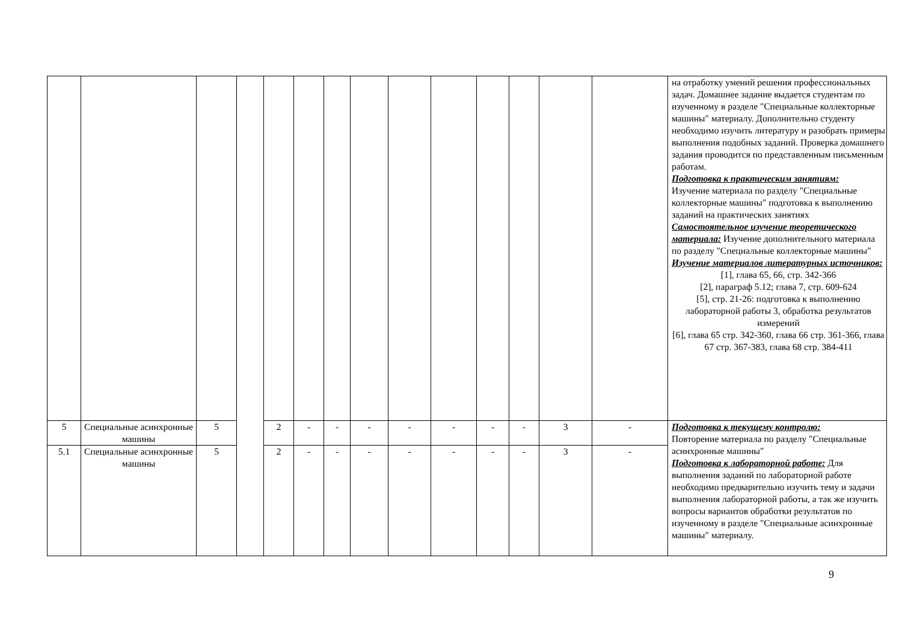| | | | | | | | | | | | | | | на отработку умений решения профессиональных задач. Домашнее задание выдается студентам по изученному в разделе "Специальные коллекторные машины" материалу. Дополнительно студенту необходимо изучить литературу и разобрать примеры выполнения подобных заданий. Проверка домашнего задания проводится по представленным письменным работам. Подготовка к практическим занятиям: Изучение материала по разделу "Специальные коллекторные машины" подготовка к выполнению заданий на практических занятиях Самостоятельное изучение теоретического материала: Изучение дополнительного материала по разделу "Специальные коллекторные машины" Изучение материалов литературных источников: [1], глава 65, 66, стр. 342-366 [2], параграф 5.12; глава 7, стр. 609-624 [5], стр. 21-26: подготовка к выполнению лабораторной работы 3, обработка результатов измерений [6], глава 65 стр. 342-360, глава 66 стр. 361-366, глава 67 стр. 367-383, глава 68 стр. 384-411 |
| 5 | Специальные асинхронные машины | 5 | | 2 | - | - | - | - | - | - | - | 3 | - | Подготовка к текущему контролю: Повторение материала по разделу "Специальные асинхронные машины" Подготовка к лабораторной работе: Для выполнения заданий по лабораторной работе необходимо предварительно изучить тему и задачи выполнения лабораторной работы, а так же изучить вопросы вариантов обработки результатов по изученному в разделе "Специальные асинхронные машины" материалу. |
| 5.1 | Специальные асинхронные машины | 5 | | 2 | - | - | - | - | - | - | - | 3 | - | |
9